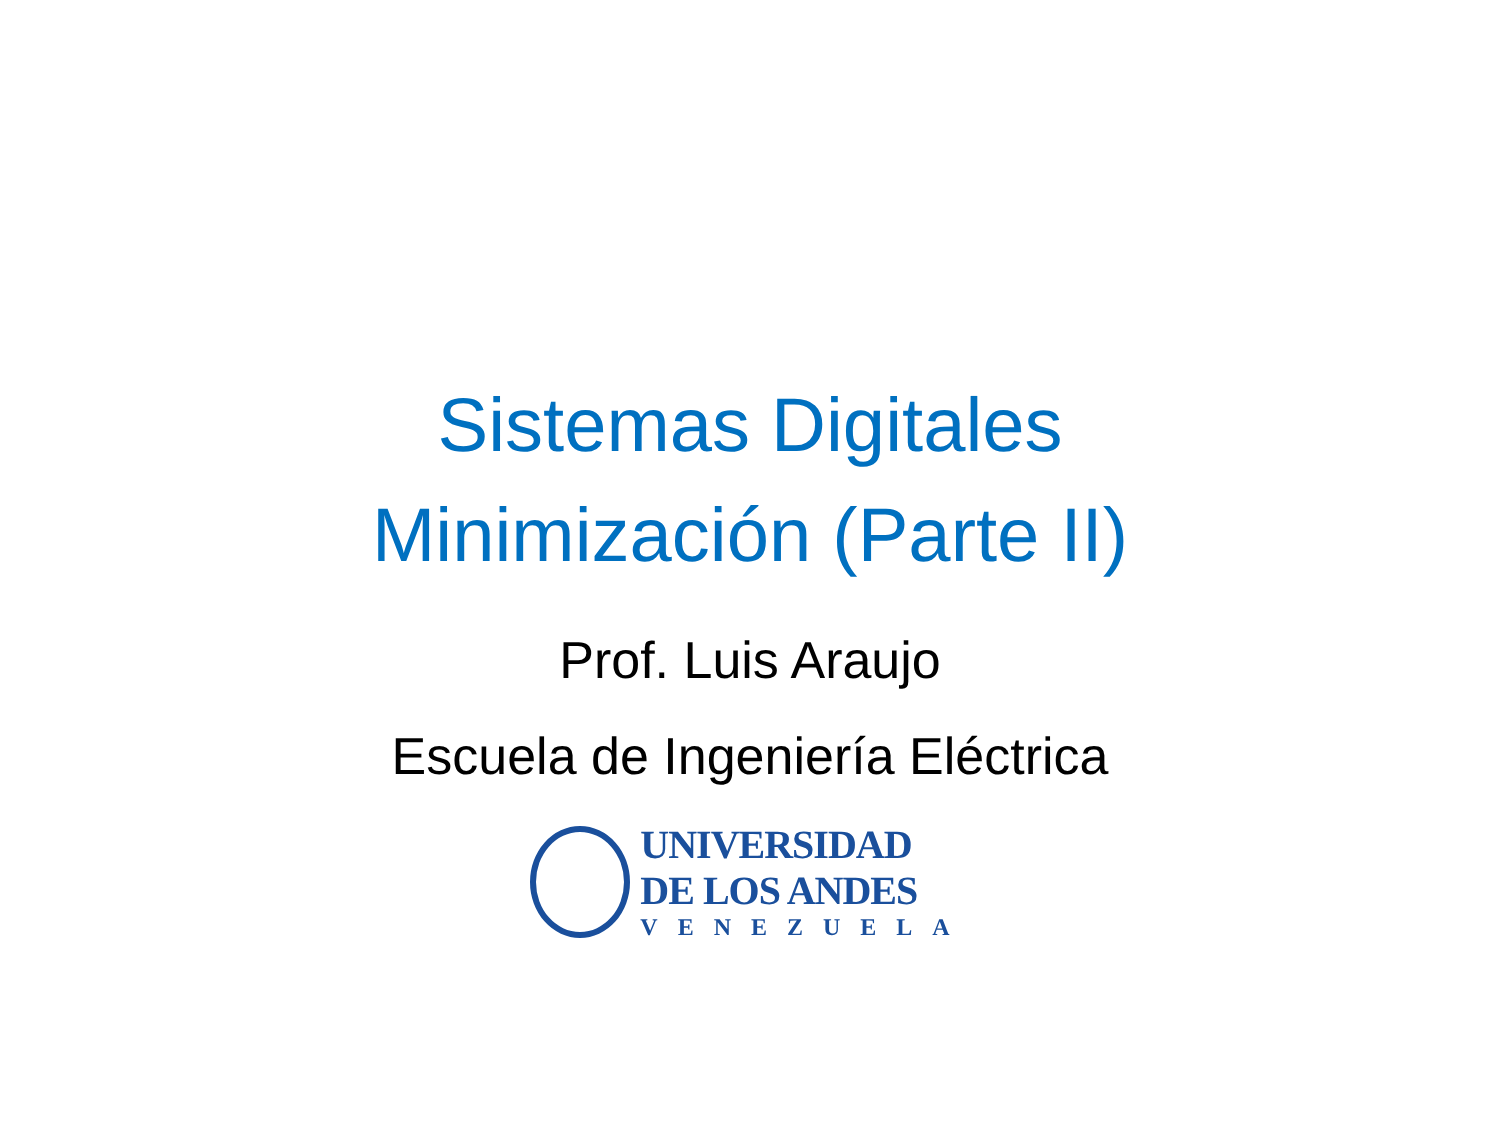Sistemas Digitales
Minimización (Parte II)
Prof. Luis Araujo
Escuela de Ingeniería Eléctrica
UNIVERSIDAD
DE LOS ANDES
VENEZUELA